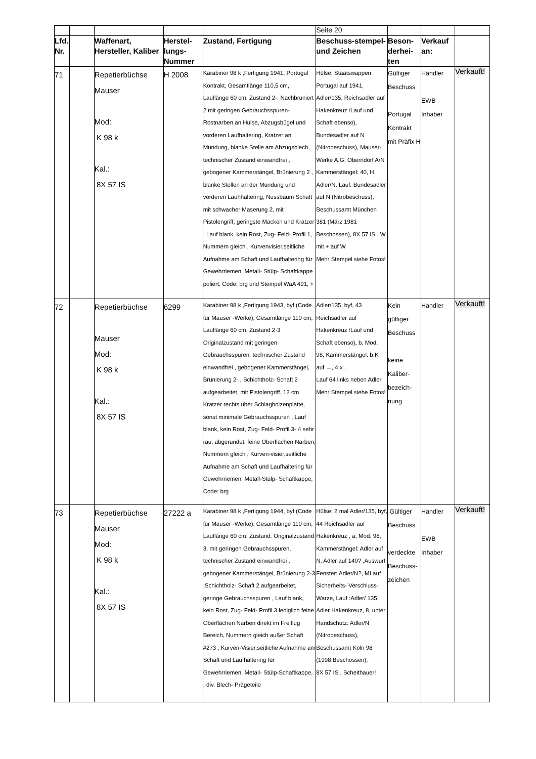| | | | | | Seite 20 | | | |
| Lfd. Nr. | | Waffenart, Hersteller, Kaliber | Herstel-lungs-Nummer | Zustand, Fertigung | Beschuss-stempel- und Zeichen | Beson-derhei-ten | Verkauf an: | |
| 71 | | Repetierbüchse Mauser Mod: K 98 k Kal.: 8X 57 IS | H 2008 | Karabiner 98 k ,Fertigung 1941, Portugal Kontrakt, Gesamtlänge 110,5 cm, Lauflänge 60 cm, Zustand 2-: Nachbrüniert 2 mit geringen Gebrauchsspuren- Rostnarben an Hülse, Abzugsbügel und vorderen Laufhaltering, Kratzer an Mündung, blanke Stelle am Abzugsblech, technischer Zustand einwandfrei , gebogener Kammerstängel, Brünierung 2 , blanke Stellen an der Mündung und vorderen Lauhhaltering, Nussbaum Schaft mit schwacher Maserung 2, mit Pistolengriff, geringste Macken und Kratzer , Lauf blank, kein Rost, Zug- Feld- Profil 1, Nummern gleich , Kurvenvisier,seitliche Aufnahme am Schaft und Laufhaltering für Gewehrriemen, Metall- Stülp- Schaftkappe poliert, Code: brg und Stempel WaA 491, + | Hülse: Staatswappen Portugal auf 1941, Adler/135, Reichsadler auf Hakenkreuz /Lauf und Schaft ebenso), Bundesadler auf N (Nitrobeschuss), Mauser-Werke A.G. Oberndorf A/N Kammerstängel: 40, H, Adler/N, Lauf: Bundesadler auf N (Nitrobeschuss), Beschussamt München 381 (März 1981 Beschossen), 8X 57 IS , W mit + auf W Mehr Stempel siehe Fotos! | Gültiger Beschuss Portugal Kontrakt mit Präfix H | Händler EWB Inhaber | Verkauft! |
| 72 | | Repetierbüchse Mauser Mod: K 98 k Kal.: 8X 57 IS | 6299 | Karabiner 98 k ,Fertigung 1943, byf (Code für Mauser -Werke), Gesamtlänge 110 cm, Lauflänge 60 cm, Zustand 2-3 Originalzustand mit geringen Gebrauchsspuren, technischer Zustand einwandfrei , gebogener Kammerstängel, Brünierung 2- , Schichtholz- Schaft 2 aufgearbeitet, mit Pistolengriff, 12 cm Kratzer rechts über Schlagbolzenplatte, sonst minimale Gebrauchsspuren , Lauf blank, kein Rost, Zug- Feld- Profil 3- 4 sehr rau, abgerundet, feine Oberflächen Narben, Nummern gleich , Kurven-visier,seitliche Aufnahme am Schaft und Laufhaltering für Gewehrriemen, Metall-Stülp- Schaftkappe, Code: brg | Adler/135, byf, 43 Reichsadler auf Hakenkreuz /Lauf und Schaft ebenso), b, Mod. 98, Kammerstängel: b,K auf →, 4,x , Lauf 64 links neben Adler Mehr Stempel siehe Fotos! | Kein gültiger Beschuss keine Kaliber-bezeich-nung | Händler | Verkauft! |
| 73 | | Repetierbüchse Mauser Mod: K 98 k Kal.: 8X 57 IS | 27222 a | Karabiner 98 k ,Fertigung 1944, byf (Code für Mauser -Werke), Gesamtlänge 110 cm, Lauflänge 60 cm, Zustand: Originalzustand 3, mit geringen Gebrauchsspuren, technischer Zustand einwandfrei , gebogener Kammerstängel, Brünierung 2-3 ,Schichtholz- Schaft 2 aufgearbeitet, geringe Gebrauchsspuren , Lauf blank, kein Rost, Zug- Feld- Profil 3 lediglich feine Oberflächen Narben direkt im Freiflug Bereich, Nummern gleich außer Schaft #273 , Kurven-Visier,seitliche Aufnahme am Schaft und Laufhaltering für Gewehrriemen, Metall- Stülp-Schaftkappe, , div. Blech- Prägeteile | Hülse: 2 mal Adler/135, byf, 44 Reichsadler auf Hakenkreuz , a, Mod. 98, Kammerstängel: Adler auf N, Adler auf 140? ,Auswurf Fenster: Adler/N?, MI auf Sicherheits- Verschluss-Warze, Lauf :Adler/ 135, Adler Hakenkreuz, 8, unter Handschutz: Adler/N (Nitrobeschuss), Beschussamt Köln 98 (1998 Beschossen), 8X 57 IS , Scheithauer! | Gültiger Beschuss verdeckte Beschuss-zeichen | Händler EWB Inhaber | Verkauft! |